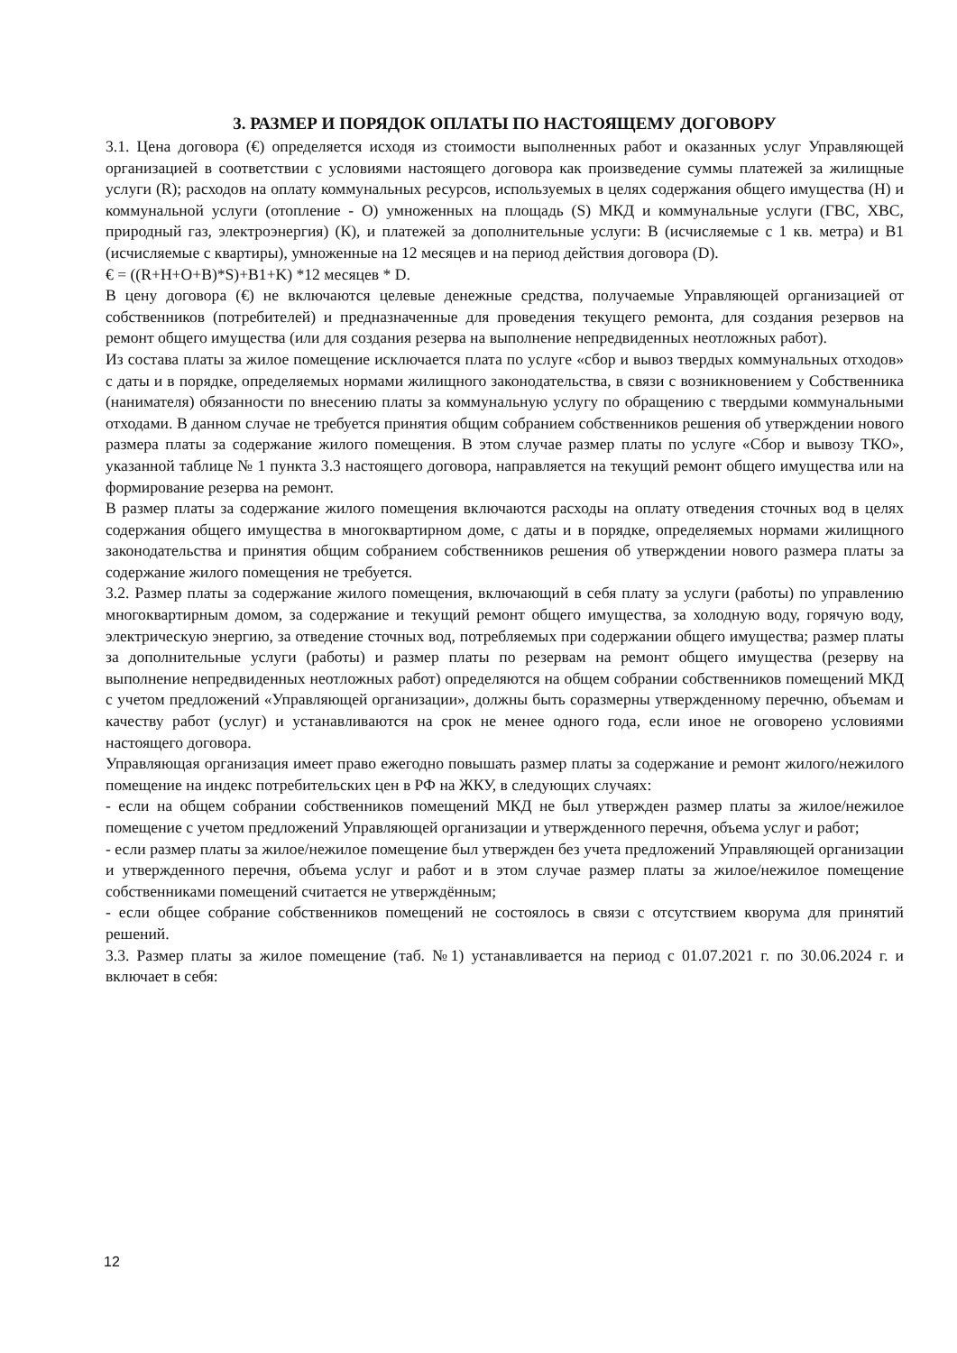3. РАЗМЕР И ПОРЯДОК ОПЛАТЫ ПО НАСТОЯЩЕМУ ДОГОВОРУ
3.1. Цена договора (€) определяется исходя из стоимости выполненных работ и оказанных услуг Управляющей организацией в соответствии с условиями настоящего договора как произведение суммы платежей за жилищные услуги (R); расходов на оплату коммунальных ресурсов, используемых в целях содержания общего имущества (Н) и коммунальной услуги (отопление - О) умноженных на площадь (S) МКД и коммунальные услуги (ГВС, ХВС, природный газ, электроэнергия) (К), и платежей за дополнительные услуги: В (исчисляемые с 1 кв. метра) и В1 (исчисляемые с квартиры), умноженные на 12 месяцев и на период действия договора (D).
€ = ((R+H+O+B)*S)+B1+K) *12 месяцев * D.
В цену договора (€) не включаются целевые денежные средства, получаемые Управляющей организацией от собственников (потребителей) и предназначенные для проведения текущего ремонта, для создания резервов на ремонт общего имущества (или для создания резерва на выполнение непредвиденных неотложных работ).
Из состава платы за жилое помещение исключается плата по услуге «сбор и вывоз твердых коммунальных отходов» с даты и в порядке, определяемых нормами жилищного законодательства, в связи с возникновением у Собственника (нанимателя) обязанности по внесению платы за коммунальную услугу по обращению с твердыми коммунальными отходами. В данном случае не требуется принятия общим собранием собственников решения об утверждении нового размера платы за содержание жилого помещения. В этом случае размер платы по услуге «Сбор и вывозу ТКО», указанной таблице № 1 пункта 3.3 настоящего договора, направляется на текущий ремонт общего имущества или на формирование резерва на ремонт.
В размер платы за содержание жилого помещения включаются расходы на оплату отведения сточных вод в целях содержания общего имущества в многоквартирном доме, с даты и в порядке, определяемых нормами жилищного законодательства и принятия общим собранием собственников решения об утверждении нового размера платы за содержание жилого помещения не требуется.
3.2. Размер платы за содержание жилого помещения, включающий в себя плату за услуги (работы) по управлению многоквартирным домом, за содержание и текущий ремонт общего имущества, за холодную воду, горячую воду, электрическую энергию, за отведение сточных вод, потребляемых при содержании общего имущества; размер платы за дополнительные услуги (работы) и размер платы по резервам на ремонт общего имущества (резерву на выполнение непредвиденных неотложных работ) определяются на общем собрании собственников помещений МКД с учетом предложений «Управляющей организации», должны быть соразмерны утвержденному перечню, объемам и качеству работ (услуг) и устанавливаются на срок не менее одного года, если иное не оговорено условиями настоящего договора.
Управляющая организация имеет право ежегодно повышать размер платы за содержание и ремонт жилого/нежилого помещение на индекс потребительских цен в РФ на ЖКУ, в следующих случаях:
- если на общем собрании собственников помещений МКД не был утвержден размер платы за жилое/нежилое помещение с учетом предложений Управляющей организации и утвержденного перечня, объема услуг и работ;
- если размер платы за жилое/нежилое помещение был утвержден без учета предложений Управляющей организации и утвержденного перечня, объема услуг и работ и в этом случае размер платы за жилое/нежилое помещение собственниками помещений считается не утверждённым;
- если общее собрание собственников помещений не состоялось в связи с отсутствием кворума для принятий решений.
3.3. Размер платы за жилое помещение (таб. №1) устанавливается на период с 01.07.2021 г. по 30.06.2024 г. и включает в себя:
12